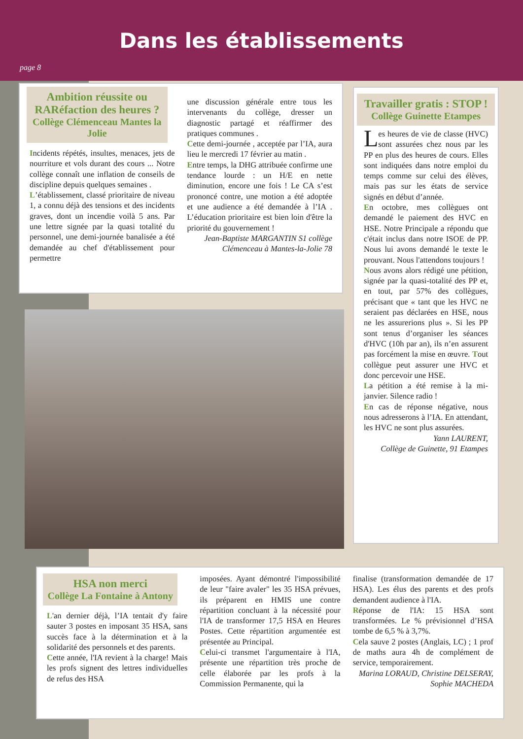Dans les établissements
page 8
Ambition réussite ou RARéfaction des heures ?
Collège Clémenceau Mantes la Jolie
Incidents répétés, insultes, menaces, jets de nourriture et vols durant des cours ... Notre collège connaît une inflation de conseils de discipline depuis quelques semaines .
L’établissement, classé prioritaire de niveau 1, a connu déjà des tensions et des incidents graves, dont un incendie voilà 5 ans. Par une lettre signée par la quasi totalité du personnel, une demi-journée banalisée a été demandée au chef d'établissement pour permettre
une discussion générale entre tous les intervenants du collège, dresser un diagnostic partagé et réaffirmer des pratiques communes .
Cette demi-journée , acceptée par l’IA, aura lieu le mercredi 17 février au matin .
Entre temps, la DHG attribuée confirme une tendance lourde : un H/E en nette diminution, encore une fois ! Le CA s’est prononcé contre, une motion a été adoptée et une audience a été demandée à l’IA . L’éducation prioritaire est bien loin d'être la priorité du gouvernement !
Jean-Baptiste MARGANTIN S1 collège Clémenceau à Mantes-la-Jolie 78
Travailler gratis : STOP !
Collège Guinette Etampes
Les heures de vie de classe (HVC) sont assurées chez nous par les PP en plus des heures de cours. Elles sont indiquées dans notre emploi du temps comme sur celui des élèves, mais pas sur les états de service signés en début d’année.
En octobre, mes collègues ont demandé le paiement des HVC en HSE. Notre Principale a répondu que c'était inclus dans notre ISOE de PP. Nous lui avons demandé le texte le prouvant. Nous l'attendons toujours !
Nous avons alors rédigé une pétition, signée par la quasi-totalité des PP et, en tout, par 57% des collègues, précisant que « tant que les HVC ne seraient pas déclarées en HSE, nous ne les assurerions plus ». Si les PP sont tenus d’organiser les séances d'HVC (10h par an), ils n’en assurent pas forcément la mise en œuvre. Tout collègue peut assurer une HVC et donc percevoir une HSE.
La pétition a été remise à la mi-janvier. Silence radio !
En cas de réponse négative, nous nous adresserons à l’IA. En attendant, les HVC ne sont plus assurées.
Yann LAURENT,
Collège de Guinette, 91 Etampes
HSA non merci
Collège La Fontaine à Antony
L'an dernier déjà, l’IA tentait d'y faire sauter 3 postes en imposant 35 HSA, sans succès face à la détermination et à la solidarité des personnels et des parents.
Cette année, l'IA revient à la charge! Mais les profs signent des lettres individuelles de refus des HSA
imposées. Ayant démontré l'impossibilité de leur "faire avaler" les 35 HSA prévues, ils préparent en HMIS une contre répartition concluant à la nécessité pour l'IA de transformer 17,5 HSA en Heures Postes. Cette répartition argumentée est présentée au Principal.
Celui-ci transmet l'argumentaire à l'IA, présente une répartition très proche de celle élaborée par les profs à la Commission Permanente, qui la
finalise (transformation demandée de 17 HSA). Les élus des parents et des profs demandent audience à l'IA.
Réponse de l'IA: 15 HSA sont transformées. Le % prévisionnel d’HSA tombe de 6,5 % à 3,7%.
Cela sauve 2 postes (Anglais, LC) ; 1 prof de maths aura 4h de complément de service, temporairement.
Marina LORAUD, Christine DELSERAY, Sophie MACHEDA